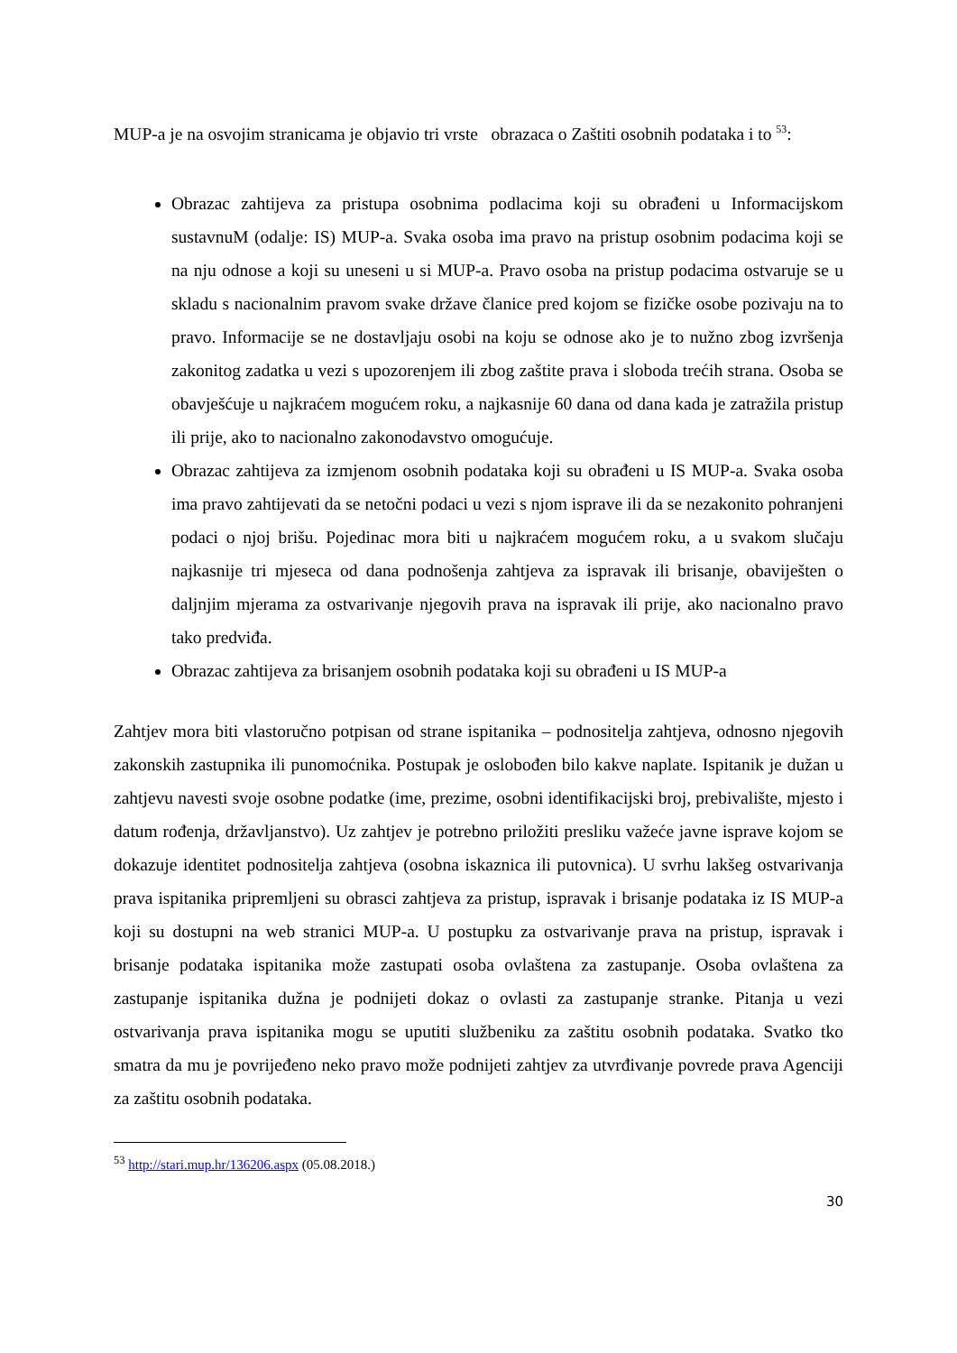MUP-a je na osvojim stranicama je objavio tri vrste obrazaca o Zaštiti osobnih podataka i to <sup>53</sup>:
Obrazac zahtijeva za pristupa osobnima podlacima koji su obrađeni u Informacijskom sustavnuM (odalje: IS) MUP-a. Svaka osoba ima pravo na pristup osobnim podacima koji se na nju odnose a koji su uneseni u si MUP-a. Pravo osoba na pristup podacima ostvaruje se u skladu s nacionalnim pravom svake države članice pred kojom se fizičke osobe pozivaju na to pravo. Informacije se ne dostavljaju osobi na koju se odnose ako je to nužno zbog izvršenja zakonitog zadatka u vezi s upozorenjem ili zbog zaštite prava i sloboda trećih strana. Osoba se obavješćuje u najkraćem mogućem roku, a najkasnije 60 dana od dana kada je zatražila pristup ili prije, ako to nacionalno zakonodavstvo omogućuje.
Obrazac zahtijeva za izmjenom osobnih podataka koji su obrađeni u IS MUP-a. Svaka osoba ima pravo zahtijevati da se netočni podaci u vezi s njom isprave ili da se nezakonito pohranjeni podaci o njoj brišu. Pojedinac mora biti u najkraćem mogućem roku, a u svakom slučaju najkasnije tri mjeseca od dana podnošenja zahtjeva za ispravak ili brisanje, obaviješten o daljnjim mjerama za ostvarivanje njegovih prava na ispravak ili prije, ako nacionalno pravo tako predviđa.
Obrazac zahtijeva za brisanjem osobnih podataka koji su obrađeni u IS MUP-a
Zahtjev mora biti vlastoručno potpisan od strane ispitanika – podnositelja zahtjeva, odnosno njegovih zakonskih zastupnika ili punomoćnika. Postupak je oslobođen bilo kakve naplate. Ispitanik je dužan u zahtjevu navesti svoje osobne podatke (ime, prezime, osobni identifikacijski broj, prebivalište, mjesto i datum rođenja, državljanstvo). Uz zahtjev je potrebno priložiti presliku važeće javne isprave kojom se dokazuje identitet podnositelja zahtjeva (osobna iskaznica ili putovnica). U svrhu lakšeg ostvarivanja prava ispitanika pripremljeni su obrasci zahtjeva za pristup, ispravak i brisanje podataka iz IS MUP-a koji su dostupni na web stranici MUP-a. U postupku za ostvarivanje prava na pristup, ispravak i brisanje podataka ispitanika može zastupati osoba ovlaštena za zastupanje. Osoba ovlaštena za zastupanje ispitanika dužna je podnijeti dokaz o ovlasti za zastupanje stranke. Pitanja u vezi ostvarivanja prava ispitanika mogu se uputiti službeniku za zaštitu osobnih podataka. Svatko tko smatra da mu je povrijeđeno neko pravo može podnijeti zahtjev za utvrđivanje povrede prava Agenciji za zaštitu osobnih podataka.
<sup>53</sup> http://stari.mup.hr/136206.aspx (05.08.2018.)
30